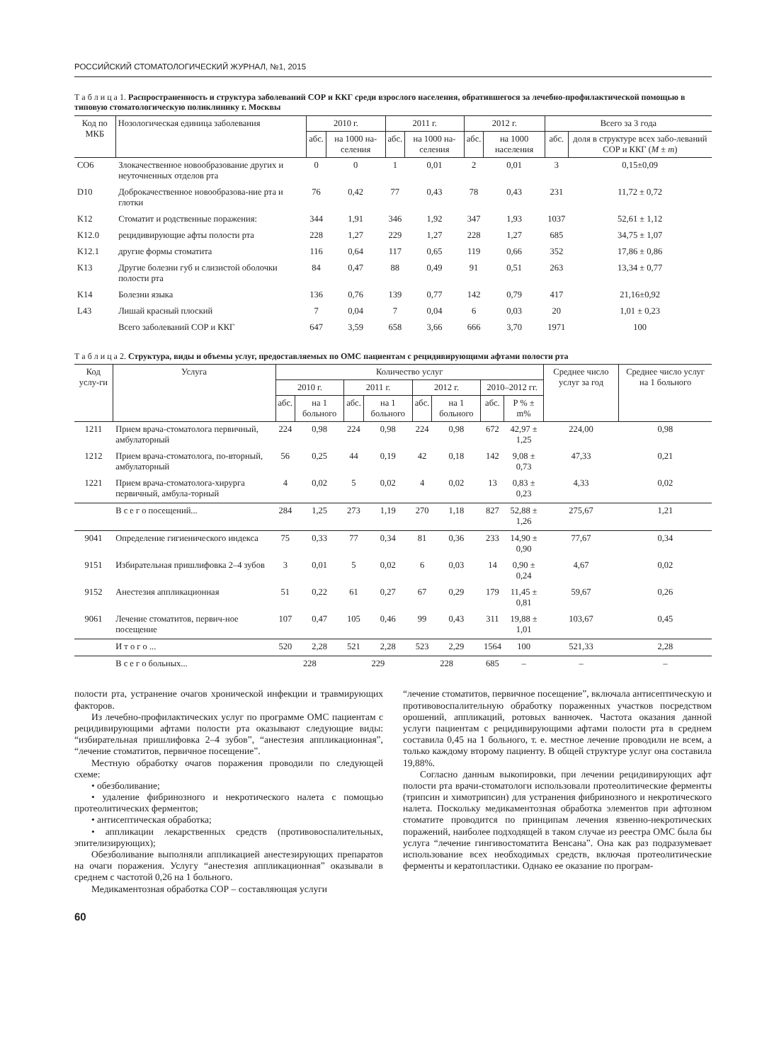РОССИЙСКИЙ СТОМАТОЛОГИЧЕСКИЙ ЖУРНАЛ, №1, 2015
Т а б л и ц а 1. Распространенность и структура заболеваний СОР и ККГ среди взрослого населения, обратившегося за лечебно-профилактической помощью в типовую стоматологическую поликлинику г. Москвы
| Код по МКБ | Нозологическая единица заболевания | 2010 г. | | 2011 г. | | 2012 г. | | Всего за 3 года | |
| --- | --- | --- | --- | --- | --- | --- | --- | --- | --- |
| | | абс. | на 1000 на-селения | абс. | на 1000 на-селения | абс. | на 1000 населения | абс. | доля в структуре всех забо-леваний СОР и ККГ ( M ± m ) |
| CO6 | Злокачественное новообразование других и неуточненных отделов рта | 0 | 0 | 1 | 0,01 | 2 | 0,01 | 3 | 0,15±0,09 |
| D10 | Доброкачественное новообразова-ние рта и глотки | 76 | 0,42 | 77 | 0,43 | 78 | 0,43 | 231 | 11,72 ± 0,72 |
| K12 | Стоматит и родственные поражения: | 344 | 1,91 | 346 | 1,92 | 347 | 1,93 | 1037 | 52,61 ± 1,12 |
| K12.0 | рецидивирующие афты полости рта | 228 | 1,27 | 229 | 1,27 | 228 | 1,27 | 685 | 34,75 ± 1,07 |
| K12.1 | другие формы стоматита | 116 | 0,64 | 117 | 0,65 | 119 | 0,66 | 352 | 17,86 ± 0,86 |
| K13 | Другие болезни губ и слизистой оболочки полости рта | 84 | 0,47 | 88 | 0,49 | 91 | 0,51 | 263 | 13,34 ± 0,77 |
| K14 | Болезни языка | 136 | 0,76 | 139 | 0,77 | 142 | 0,79 | 417 | 21,16±0,92 |
| L43 | Лишай красный плоский | 7 | 0,04 | 7 | 0,04 | 6 | 0,03 | 20 | 1,01 ± 0,23 |
| | Всего заболеваний СОР и ККГ | 647 | 3,59 | 658 | 3,66 | 666 | 3,70 | 1971 | 100 |
Т а б л и ц а 2. Структура, виды и объемы услуг, предоставляемых по ОМС пациентам с рецидивирующими афтами полости рта
| Код услу-ги | Услуга | Количество услуг | | | | | | | | Среднее число услуг за год | Среднее число услуг на 1 больного |
| --- | --- | --- | --- | --- | --- | --- | --- | --- | --- | --- | --- |
| | | 2010 г. | | 2011 г. | | 2012 г. | | 2010–2012 гг. | | | |
| | | абс. | на 1 больного | абс. | на 1 больного | абс. | на 1 больного | абс. | P % ± m% | | |
| 1211 | Прием врача-стоматолога первичный, амбулаторный | 224 | 0,98 | 224 | 0,98 | 224 | 0,98 | 672 | 42,97 ± 1,25 | 224,00 | 0,98 |
| 1212 | Прием врача-стоматолога, по-вторный, амбулаторный | 56 | 0,25 | 44 | 0,19 | 42 | 0,18 | 142 | 9,08 ± 0,73 | 47,33 | 0,21 |
| 1221 | Прием врача-стоматолога-хирурга первичный, амбула-торный | 4 | 0,02 | 5 | 0,02 | 4 | 0,02 | 13 | 0,83 ± 0,23 | 4,33 | 0,02 |
| | В с е г о посещений... | 284 | 1,25 | 273 | 1,19 | 270 | 1,18 | 827 | 52,88 ± 1,26 | 275,67 | 1,21 |
| 9041 | Определение гигиенического индекса | 75 | 0,33 | 77 | 0,34 | 81 | 0,36 | 233 | 14,90 ± 0,90 | 77,67 | 0,34 |
| 9151 | Избирательная пришлифовка 2–4 зубов | 3 | 0,01 | 5 | 0,02 | 6 | 0,03 | 14 | 0,90 ± 0,24 | 4,67 | 0,02 |
| 9152 | Анестезия аппликационная | 51 | 0,22 | 61 | 0,27 | 67 | 0,29 | 179 | 11,45 ± 0,81 | 59,67 | 0,26 |
| 9061 | Лечение стоматитов, первич-ное посещение | 107 | 0,47 | 105 | 0,46 | 99 | 0,43 | 311 | 19,88 ± 1,01 | 103,67 | 0,45 |
| | И т о г о ... | 520 | 2,28 | 521 | 2,28 | 523 | 2,29 | 1564 | 100 | 521,33 | 2,28 |
| | В с е г о больных... | 228 | | 229 | | 228 | | 685 | – | – | – |
полости рта, устранение очагов хронической инфекции и травмирующих факторов.
Из лечебно-профилактических услуг по программе ОМС пациентам с рецидивирующими афтами полости рта оказывают следующие виды: “избирательная пришлифовка 2–4 зубов”, “анестезия аппликационная”, “лечение стоматитов, первичное посещение”.
Местную обработку очагов поражения проводили по следующей схеме:
• обезболивание;
• удаление фибринозного и некротического налета с помощью протеолитических ферментов;
• антисептическая обработка;
• аппликации лекарственных средств (противовоспалительных, эпителизирующих);
Обезболивание выполняли аппликацией анестезирующих препаратов на очаги поражения. Услугу “анестезия аппликационная” оказывали в среднем с частотой 0,26 на 1 больного.
Медикаментозная обработка СОР – составляющая услуги
“лечение стоматитов, первичное посещение”, включала антисептическую и противовоспалительную обработку пораженных участков посредством орошений, аппликаций, ротовых ванночек. Частота оказания данной услуги пациентам с рецидивирующими афтами полости рта в среднем составила 0,45 на 1 больного, т. е. местное лечение проводили не всем, а только каждому второму пациенту. В общей структуре услуг она составила 19,88%.
Согласно данным выкопировки, при лечении рецидивирующих афт полости рта врачи-стоматологи использовали протеолитические ферменты (трипсин и химотрипсин) для устранения фибринозного и некротического налета. Поскольку медикаментозная обработка элементов при афтозном стоматите проводится по принципам лечения язвенно-некротических поражений, наиболее подходящей в таком случае из реестра ОМС была бы услуга “лечение гингивостоматита Венсана”. Она как раз подразумевает использование всех необходимых средств, включая протеолитические ферменты и кератопластики. Однако ее оказание по програм-
60